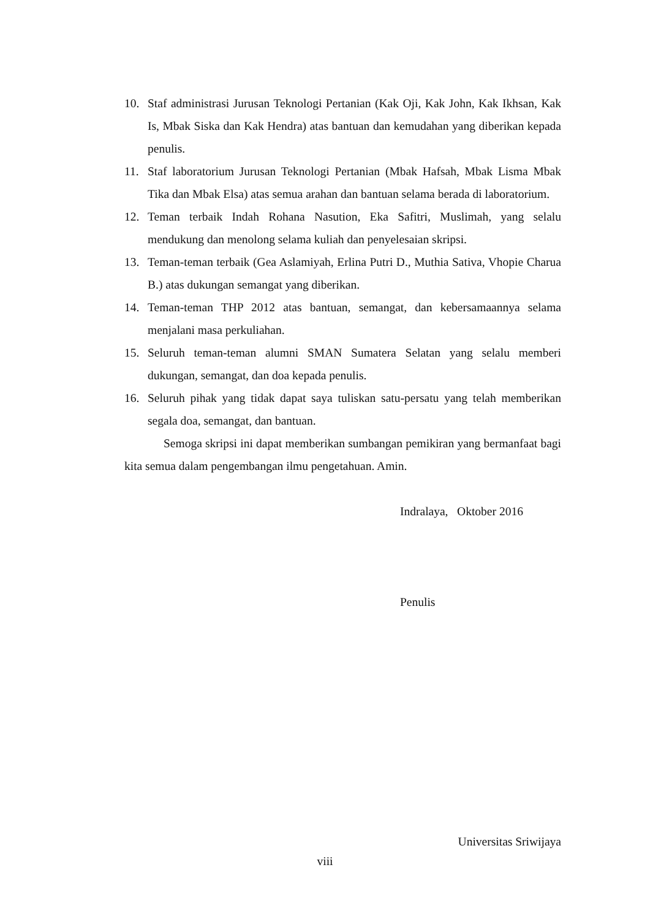10. Staf administrasi Jurusan Teknologi Pertanian (Kak Oji, Kak John, Kak Ikhsan, Kak Is, Mbak Siska dan Kak Hendra) atas bantuan dan kemudahan yang diberikan kepada penulis.
11. Staf laboratorium Jurusan Teknologi Pertanian (Mbak Hafsah, Mbak Lisma Mbak Tika dan Mbak Elsa) atas semua arahan dan bantuan selama berada di laboratorium.
12. Teman terbaik Indah Rohana Nasution, Eka Safitri, Muslimah, yang selalu mendukung dan menolong selama kuliah dan penyelesaian skripsi.
13. Teman-teman terbaik (Gea Aslamiyah, Erlina Putri D., Muthia Sativa, Vhopie Charua B.) atas dukungan semangat yang diberikan.
14. Teman-teman THP 2012 atas bantuan, semangat, dan kebersamaannya selama menjalani masa perkuliahan.
15. Seluruh teman-teman alumni SMAN Sumatera Selatan yang selalu memberi dukungan, semangat, dan doa kepada penulis.
16. Seluruh pihak yang tidak dapat saya tuliskan satu-persatu yang telah memberikan segala doa, semangat, dan bantuan.
Semoga skripsi ini dapat memberikan sumbangan pemikiran yang bermanfaat bagi kita semua dalam pengembangan ilmu pengetahuan. Amin.
Indralaya, Oktober 2016
Penulis
Universitas Sriwijaya
viii